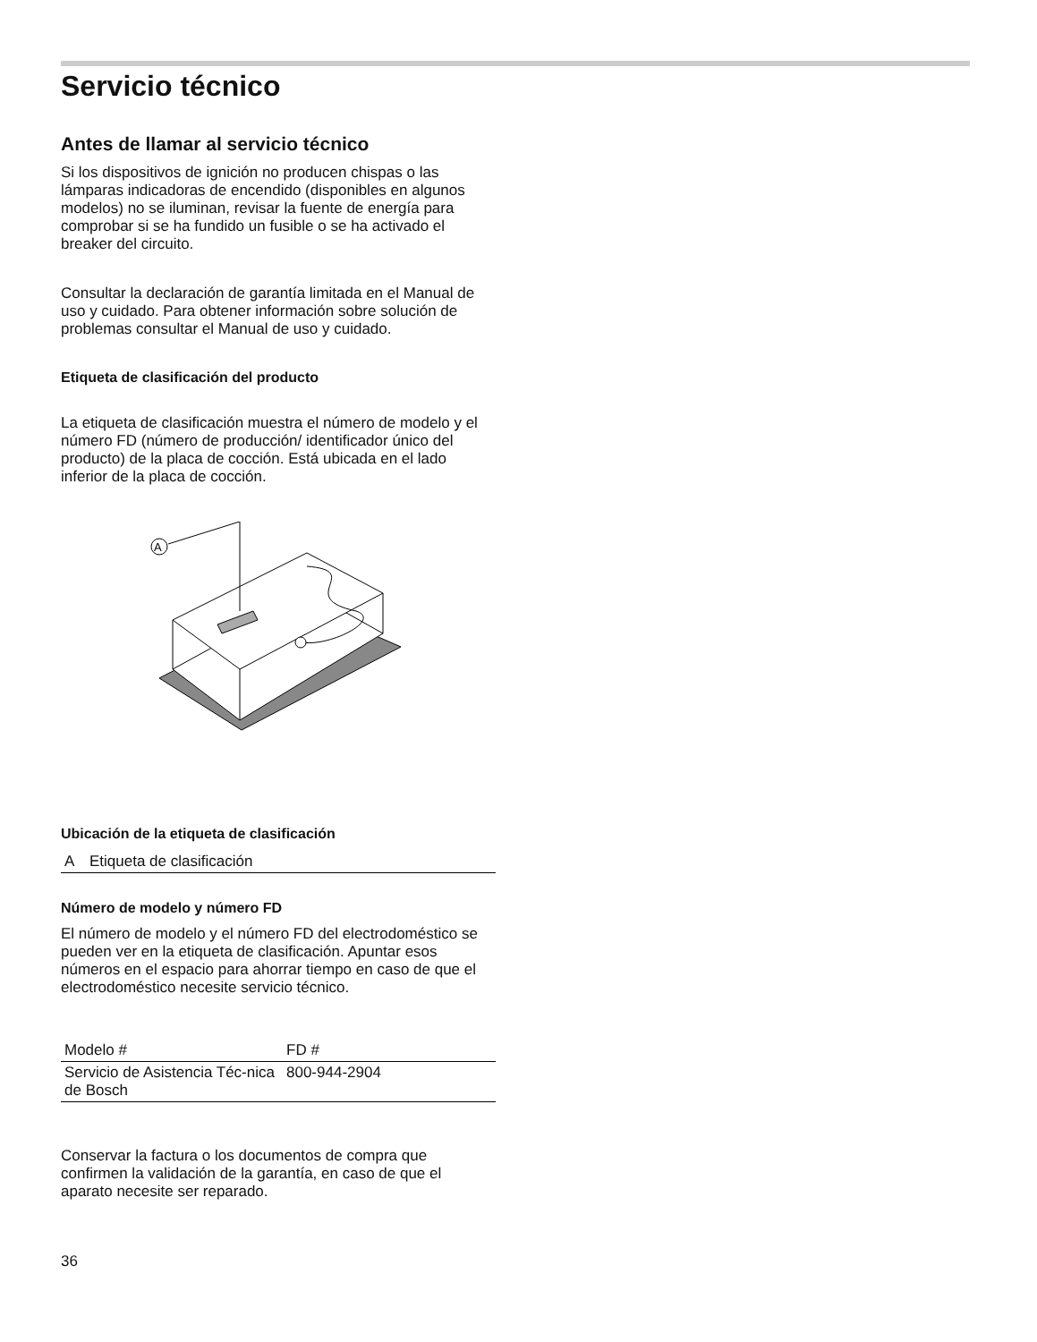Servicio técnico
Antes de llamar al servicio técnico
Si los dispositivos de ignición no producen chispas o las lámparas indicadoras de encendido (disponibles en algunos modelos) no se iluminan, revisar la fuente de energía para comprobar si se ha fundido un fusible o se ha activado el breaker del circuito.
Consultar la declaración de garantía limitada en el Manual de uso y cuidado. Para obtener información sobre solución de problemas consultar el Manual de uso y cuidado.
Etiqueta de clasificación del producto
La etiqueta de clasificación muestra el número de modelo y el número FD (número de producción/ identificador único del producto) de la placa de cocción. Está ubicada en el lado inferior de la placa de cocción.
A
Ubicación de la etiqueta de clasificación
| A | Etiqueta de clasificación |
Número de modelo y número FD
El número de modelo y el número FD del electrodoméstico se pueden ver en la etiqueta de clasificación. Apuntar esos números en el espacio para ahorrar tiempo en caso de que el electrodoméstico necesite servicio técnico.
| Modelo # | FD # |
| Servicio de Asistencia Téc-nica de Bosch | 800-944-2904 |
Conservar la factura o los documentos de compra que confirmen la validación de la garantía, en caso de que el aparato necesite ser reparado.
36